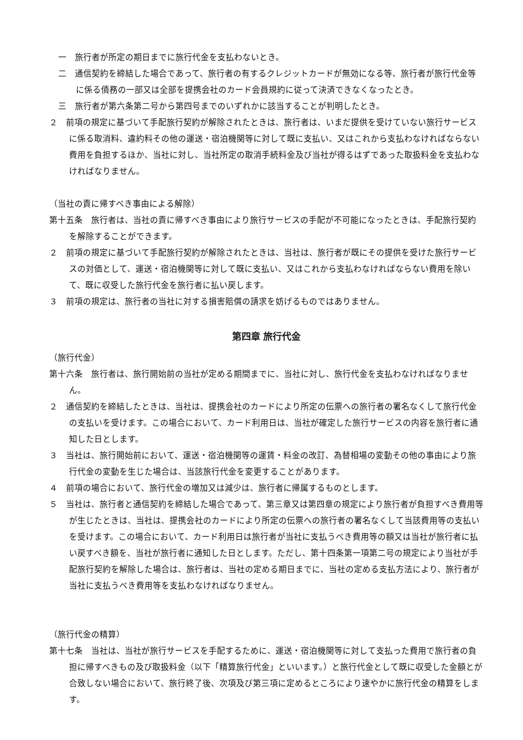一　旅行者が所定の期日までに旅行代金を支払わないとき。
二　通信契約を締結した場合であって、旅行者の有するクレジットカードが無効になる等、旅行者が旅行代金等に係る債務の一部又は全部を提携会社のカード会員規約に従って決済できなくなったとき。
三　旅行者が第六条第二号から第四号までのいずれかに該当することが判明したとき。
２　前項の規定に基づいて手配旅行契約が解除されたときは、旅行者は、いまだ提供を受けていない旅行サービスに係る取消料、違約料その他の運送・宿泊機関等に対して既に支払い、又はこれから支払わなければならない費用を負担するほか、当社に対し、当社所定の取消手続料金及び当社が得るはずであった取扱料金を支払わなければなりません。
（当社の責に帰すべき事由による解除）
第十五条　旅行者は、当社の責に帰すべき事由により旅行サービスの手配が不可能になったときは、手配旅行契約を解除することができます。
２　前項の規定に基づいて手配旅行契約が解除されたときは、当社は、旅行者が既にその提供を受けた旅行サービスの対価として、運送・宿泊機関等に対して既に支払い、又はこれから支払わなければならない費用を除いて、既に収受した旅行代金を旅行者に払い戻します。
３　前項の規定は、旅行者の当社に対する損害賠償の請求を妨げるものではありません。
第四章 旅行代金
（旅行代金）
第十六条　旅行者は、旅行開始前の当社が定める期間までに、当社に対し、旅行代金を支払わなければなりません。
２　通信契約を締結したときは、当社は、提携会社のカードにより所定の伝票への旅行者の署名なくして旅行代金の支払いを受けます。この場合において、カード利用日は、当社が確定した旅行サービスの内容を旅行者に通知した日とします。
３　当社は、旅行開始前において、運送・宿泊機関等の運賃・料金の改訂、為替相場の変動その他の事由により旅行代金の変動を生じた場合は、当該旅行代金を変更することがあります。
４　前項の場合において、旅行代金の増加又は減少は、旅行者に帰属するものとします。
５　当社は、旅行者と通信契約を締結した場合であって、第三章又は第四章の規定により旅行者が負担すべき費用等が生じたときは、当社は、提携会社のカードにより所定の伝票への旅行者の署名なくして当該費用等の支払いを受けます。この場合において、カード利用日は旅行者が当社に支払うべき費用等の額又は当社が旅行者に払い戻すべき額を、当社が旅行者に通知した日とします。ただし、第十四条第一項第二号の規定により当社が手配旅行契約を解除した場合は、旅行者は、当社の定める期日までに、当社の定める支払方法により、旅行者が当社に支払うべき費用等を支払わなければなりません。
（旅行代金の精算）
第十七条　当社は、当社が旅行サービスを手配するために、運送・宿泊機関等に対して支払った費用で旅行者の負担に帰すべきもの及び取扱料金（以下「精算旅行代金」といいます。）と旅行代金として既に収受した金額とが合致しない場合において、旅行終了後、次項及び第三項に定めるところにより速やかに旅行代金の精算をします。